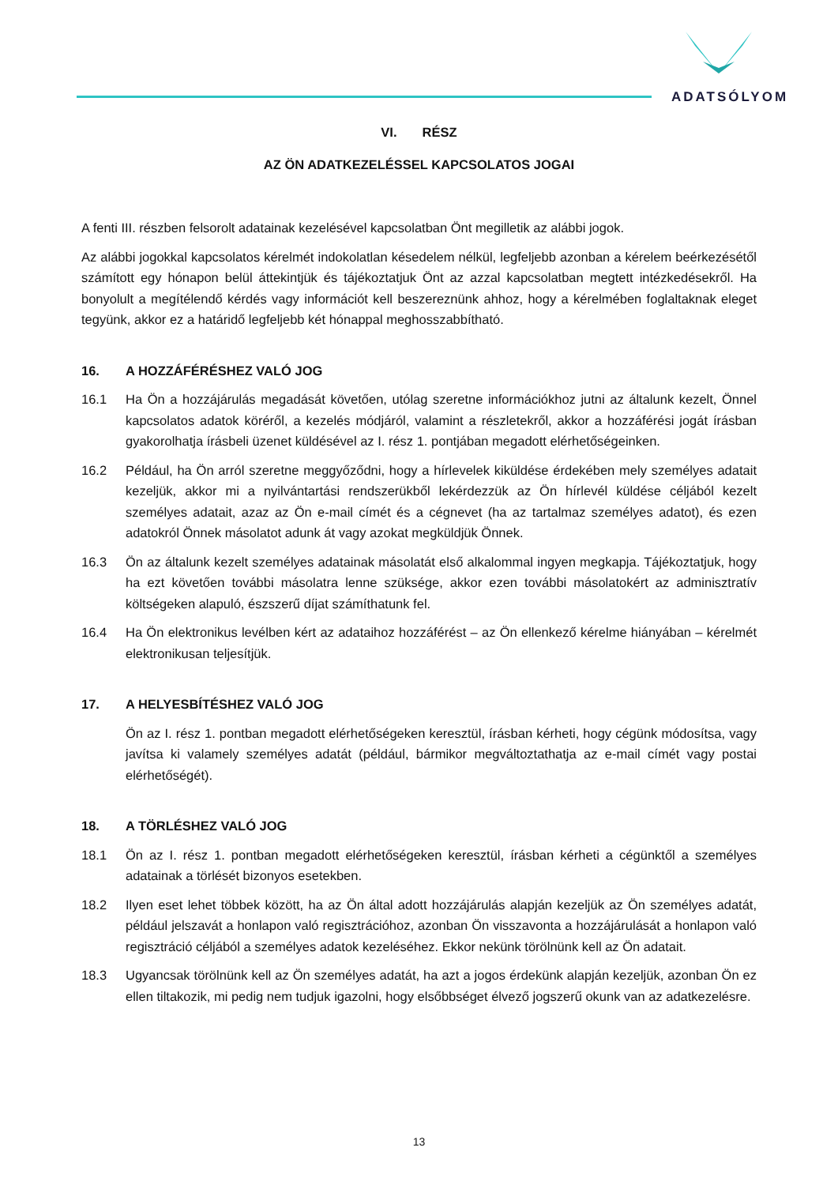ADATSÓLYOM
VI. RÉSZ
AZ ÖN ADATKEZELÉSSEL KAPCSOLATOS JOGAI
A fenti III. részben felsorolt adatainak kezelésével kapcsolatban Önt megilletik az alábbi jogok.
Az alábbi jogokkal kapcsolatos kérelmét indokolatlan késedelem nélkül, legfeljebb azonban a kérelem beérkezésétől számított egy hónapon belül áttekintjük és tájékoztatjuk Önt az azzal kapcsolatban megtett intézkedésekről. Ha bonyolult a megítélendő kérdés vagy információt kell beszereznünk ahhoz, hogy a kérelmében foglaltaknak eleget tegyünk, akkor ez a határidő legfeljebb két hónappal meghosszabbítható.
16. A HOZZÁFÉRÉSHEZ VALÓ JOG
16.1 Ha Ön a hozzájárulás megadását követően, utólag szeretne információkhoz jutni az általunk kezelt, Önnel kapcsolatos adatok köréről, a kezelés módjáról, valamint a részletekről, akkor a hozzáférési jogát írásban gyakorolhatja írásbeli üzenet küldésével az I. rész 1. pontjában megadott elérhetőségeinken.
16.2 Például, ha Ön arról szeretne meggyőződni, hogy a hírlevelek kiküldése érdekében mely személyes adatait kezeljük, akkor mi a nyilvántartási rendszerükből lekérdezzük az Ön hírlevél küldése céljából kezelt személyes adatait, azaz az Ön e-mail címét és a cégnevet (ha az tartalmaz személyes adatot), és ezen adatokról Önnek másolatot adunk át vagy azokat megküldjük Önnek.
16.3 Ön az általunk kezelt személyes adatainak másolatát első alkalommal ingyen megkapja. Tájékoztatjuk, hogy ha ezt követően további másolatra lenne szüksége, akkor ezen további másolatokért az adminisztratív költségeken alapuló, észszerű díjat számíthatunk fel.
16.4 Ha Ön elektronikus levélben kért az adataihoz hozzáférést – az Ön ellenkező kérelme hiányában – kérelmét elektronikusan teljesítjük.
17. A HELYESBÍTÉSHEZ VALÓ JOG
Ön az I. rész 1. pontban megadott elérhetőségeken keresztül, írásban kérheti, hogy cégünk módosítsa, vagy javítsa ki valamely személyes adatát (például, bármikor megváltoztathatja az e-mail címét vagy postai elérhetőségét).
18. A TÖRLÉSHEZ VALÓ JOG
18.1 Ön az I. rész 1. pontban megadott elérhetőségeken keresztül, írásban kérheti a cégünktől a személyes adatainak a törlését bizonyos esetekben.
18.2 Ilyen eset lehet többek között, ha az Ön által adott hozzájárulás alapján kezeljük az Ön személyes adatát, például jelszavát a honlapon való regisztrációhoz, azonban Ön visszavonta a hozzájárulását a honlapon való regisztráció céljából a személyes adatok kezeléséhez. Ekkor nekünk törölnünk kell az Ön adatait.
18.3 Ugyancsak törölnünk kell az Ön személyes adatát, ha azt a jogos érdekünk alapján kezeljük, azonban Ön ez ellen tiltakozik, mi pedig nem tudjuk igazolni, hogy elsőbbséget élvező jogszerű okunk van az adatkezelésre.
13